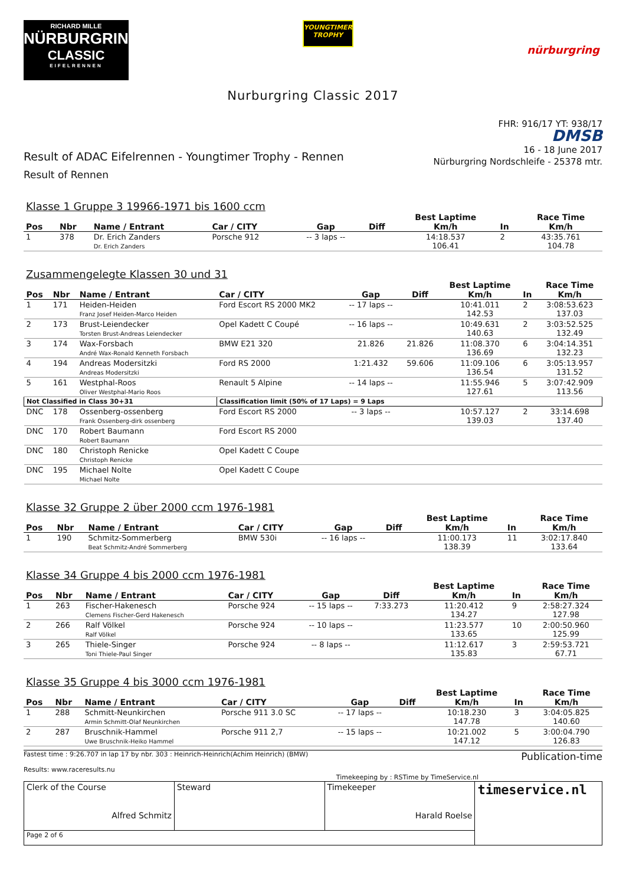RICHARD MILLE
NÜRBURGRING
CLASSIC
EIFELRENNEN
YOUNGTIMER
TROPHY
nürburgring
Nurburgring Classic 2017
Result of ADAC Eifelrennen - Youngtimer Trophy - Rennen
Result of Rennen
FHR: 916/17 YT: 938/17
DMSB
16 - 18 June 2017
Nürburgring Nordschleife - 25378 mtr.
Klasse 1 Gruppe 3 19966-1971 bis 1600 ccm
| Pos | Nbr | Name / Entrant | Car / CITY | Gap | Diff | Best Laptime Km/h | In | Race Time Km/h |
| --- | --- | --- | --- | --- | --- | --- | --- | --- |
| 1 | 378 | Dr. Erich Zanders Dr. Erich Zanders | Porsche 912 | -- 3 laps -- | | 14:18.537 106.41 | 2 | 43:35.761 104.78 |
Zusammengelegte Klassen 30 und 31
| Pos | Nbr | Name / Entrant | Car / CITY | Gap | Diff | Best Laptime Km/h | In | Race Time Km/h |
| --- | --- | --- | --- | --- | --- | --- | --- | --- |
| 1 | 171 | Heiden-Heiden Franz Josef Heiden-Marco Heiden | Ford Escort RS 2000 MK2 | -- 17 laps -- | | 10:41.011 142.53 | 2 | 3:08:53.623 137.03 |
| 2 | 173 | Brust-Leiendecker Torsten Brust-Andreas Leiendecker | Opel Kadett C Coupé | -- 16 laps -- | | 10:49.631 140.63 | 2 | 3:03:52.525 132.49 |
| 3 | 174 | Wax-Forsbach André Wax-Ronald Kenneth Forsbach | BMW E21 320 | 21.826 | 21.826 | 11:08.370 136.69 | 6 | 3:04:14.351 132.23 |
| 4 | 194 | Andreas Modersitzki Andreas Modersitzki | Ford RS 2000 | 1:21.432 | 59.606 | 11:09.106 136.54 | 6 | 3:05:13.957 131.52 |
| 5 | 161 | Westphal-Roos Oliver Westphal-Mario Roos | Renault 5 Alpine | -- 14 laps -- | | 11:55.946 127.61 | 5 | 3:07:42.909 113.56 |
| Not Classified in Class 30+31 | | | Classification limit (50% of 17 Laps) = 9 Laps | | | | | |
| DNC | 178 | Ossenberg-ossenberg Frank Ossenberg-dirk ossenberg | Ford Escort RS 2000 | -- 3 laps -- | | 10:57.127 139.03 | 2 | 33:14.698 137.40 |
| DNC | 170 | Robert Baumann Robert Baumann | Ford Escort RS 2000 | | | | | |
| DNC | 180 | Christoph Renicke Christoph Renicke | Opel Kadett C Coupe | | | | | |
| DNC | 195 | Michael Nolte Michael Nolte | Opel Kadett C Coupe | | | | | |
Klasse 32 Gruppe 2 über 2000 ccm 1976-1981
| Pos | Nbr | Name / Entrant | Car / CITY | Gap | Diff | Best Laptime Km/h | In | Race Time Km/h |
| --- | --- | --- | --- | --- | --- | --- | --- | --- |
| 1 | 190 | Schmitz-Sommerberg Beat Schmitz-André Sommerberg | BMW 530i | -- 16 laps -- | | 11:00.173 138.39 | 11 | 3:02:17.840 133.64 |
Klasse 34 Gruppe 4 bis 2000 ccm 1976-1981
| Pos | Nbr | Name / Entrant | Car / CITY | Gap | Diff | Best Laptime Km/h | In | Race Time Km/h |
| --- | --- | --- | --- | --- | --- | --- | --- | --- |
| 1 | 263 | Fischer-Hakenesch Clemens Fischer-Gerd Hakenesch | Porsche 924 | -- 15 laps -- | 7:33.273 | 11:20.412 134.27 | 9 | 2:58:27.324 127.98 |
| 2 | 266 | Ralf Völkel Ralf Völkel | Porsche 924 | -- 10 laps -- | | 11:23.577 133.65 | 10 | 2:00:50.960 125.99 |
| 3 | 265 | Thiele-Singer Toni Thiele-Paul Singer | Porsche 924 | -- 8 laps -- | | 11:12.617 135.83 | 3 | 2:59:53.721 67.71 |
Klasse 35 Gruppe 4 bis 3000 ccm 1976-1981
| Pos | Nbr | Name / Entrant | Car / CITY | Gap | Diff | Best Laptime Km/h | In | Race Time Km/h |
| --- | --- | --- | --- | --- | --- | --- | --- | --- |
| 1 | 288 | Schmitt-Neunkirchen Armin Schmitt-Olaf Neunkirchen | Porsche 911 3.0 SC | -- 17 laps -- | | 10:18.230 147.78 | 3 | 3:04:05.825 140.60 |
| 2 | 287 | Bruschnik-Hammel Uwe Bruschnik-Heiko Hammel | Porsche 911 2,7 | -- 15 laps -- | | 10:21.002 147.12 | 5 | 3:00:04.790 126.83 |
Fastest time : 9:26.707 in lap 17 by nbr. 303 : Heinrich-Heinrich(Achim Heinrich) (BMW)
Results: www.raceresults.nu
Publication-time
Timekeeping by : RSTime by TimeService.nl
| Clerk of the Course Alfred Schmitz | Steward | Timekeeper Harald Roelse | timeservice.nl |
| Page 2 of 6 | | | |